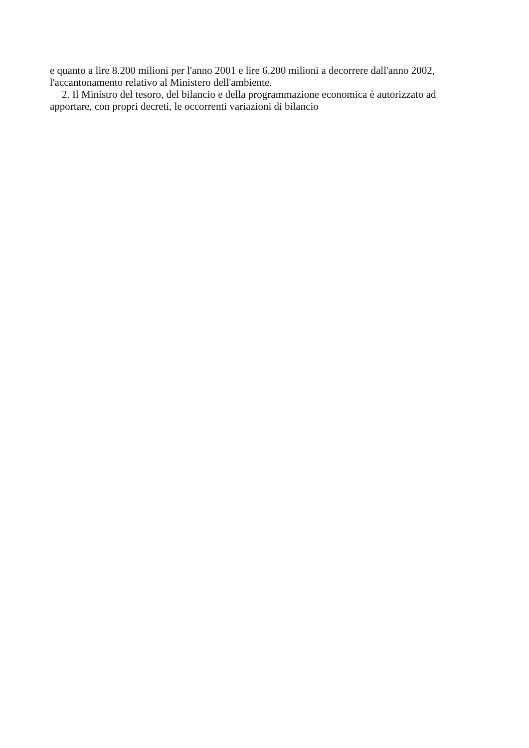e quanto a lire 8.200 milioni per l'anno 2001 e lire 6.200 milioni a decorrere dall'anno 2002, l'accantonamento relativo al Ministero dell'ambiente.
2. Il Ministro del tesoro, del bilancio e della programmazione economica è autorizzato ad apportare, con propri decreti, le occorrenti variazioni di bilancio